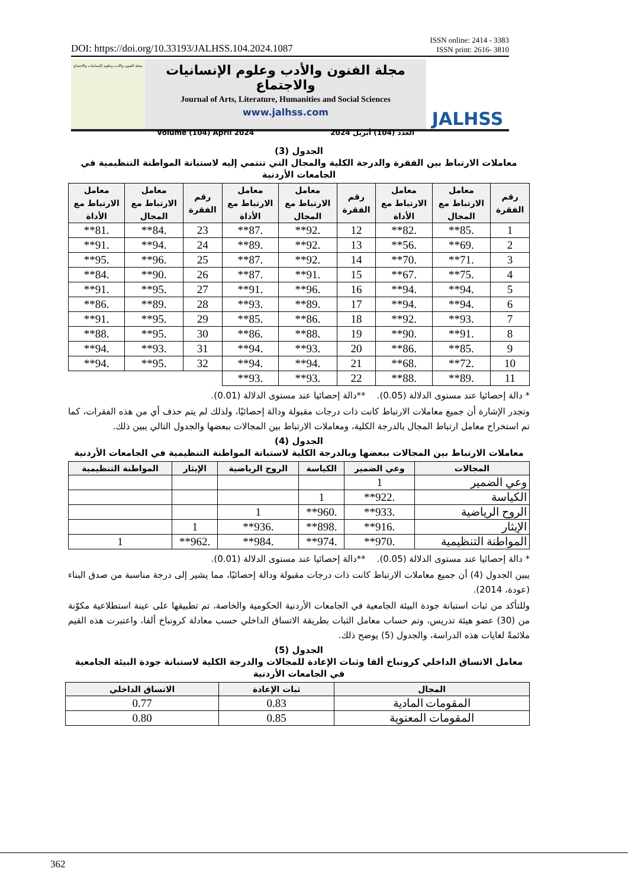DOI: https://doi.org/10.33193/JALHSS.104.2024.1087 ISSN online: 2414 - 3383
ISSN print: 2616- 3810
مجلة الفنون والأدب وعلوم الإنسانيات والاجتماع
مجلة الفنون والأدب وعلوم الإنسانيات والاجتماع
Journal of Arts, Literature, Humanities and Social Sciences
www.jalhss.com
Volume (104) April 2024 العدد (104) أبريل 2024
JALHSS
الجدول (3)
معاملات الارتباط بين الفقرة والدرجة الكلية والمجال التي تنتمي إليه لاستبانة المواطنة التنظيمية في الجامعات الأردنية
| رقم الفقرة | معامل الارتباط مع المجال | معامل الارتباط مع الأداة | رقم الفقرة | معامل الارتباط مع المجال | معامل الارتباط مع الأداة | رقم الفقرة | معامل الارتباط مع المجال | معامل الارتباط مع الأداة |
| --- | --- | --- | --- | --- | --- | --- | --- | --- |
| 1 | .85** | .82** | 12 | .92** | .87** | 23 | .84** | .81** |
| 2 | .69** | .56** | 13 | .92** | .89** | 24 | .94** | .91** |
| 3 | .71** | .70** | 14 | .92** | .87** | 25 | .96** | .95** |
| 4 | .75** | .67** | 15 | .91** | .87** | 26 | .90** | .84** |
| 5 | .94** | .94** | 16 | .96** | .91** | 27 | .95** | .91** |
| 6 | .94** | .94** | 17 | .89** | .93** | 28 | .89** | .86** |
| 7 | .93** | .92** | 18 | .86** | .85** | 29 | .95** | .91** |
| 8 | .91** | .90** | 19 | .88** | .86** | 30 | .95** | .88** |
| 9 | .85** | .86** | 20 | .93** | .94** | 31 | .93** | .94** |
| 10 | .72** | .68** | 21 | .94** | .94** | 32 | .95** | .94** |
| 11 | .89** | .88** | 22 | .93** | .93** | | | |
* دالة إحصائيا عند مستوى الدلالة (0.05). **دالة إحصائيا عند مستوى الدلالة (0.01).
وتجدر الإشارة أن جميع معاملات الارتباط كانت ذات درجات مقبولة ودالة إحصائيًا، ولذلك لم يتم حذف أي من هذه الفقرات، كما تم استخراج معامل ارتباط المجال بالدرجة الكلية، ومعاملات الارتباط بين المجالات ببعضها والجدول التالي يبين ذلك.
الجدول (4)
معاملات الارتباط بين المجالات ببعضها وبالدرجة الكلية لاستبانة المواطنة التنظيمية في الجامعات الأردنية
| المجالات | وعي الضمير | الكياسة | الروح الرياضية | الإيثار | المواطنة التنظيمية |
| --- | --- | --- | --- | --- | --- |
| وعي الضمير | 1 | | | | |
| الكياسة | .922** | 1 | | | |
| الروح الرياضية | .933** | .960** | 1 | | |
| الإيثار | .916** | .898** | .936** | 1 | |
| المواطنة التنظيمية | .970** | .974** | .984** | .962** | 1 |
* دالة إحصائيا عند مستوى الدلالة (0.05). **دالة إحصائيا عند مستوى الدلالة (0.01).
يبين الجدول (4) أن جميع معاملات الارتباط كانت ذات درجات مقبولة ودالة إحصائيًا، مما يشير إلى درجة مناسبة من صدق البناء (عودة، 2014).
وللتأكد من ثبات استبانة جودة البيئة الجامعية في الجامعات الأردنية الحكومية والخاصة، تم تطبيقها على عينة استطلاعية مكوّنة من (30) عضو هيئة تدريس، وتم حساب معامل الثبات بطريقة الاتساق الداخلي حسب معادلة كرونباخ ألفا، واعتبرت هذه القيم ملائمةً لغايات هذه الدراسة، والجدول (5) يوضح ذلك.
الجدول (5)
معامل الاتساق الداخلي كرونباخ ألفا وثبات الإعادة للمجالات والدرجة الكلية لاستبانة جودة البيئة الجامعية في الجامعات الأردنية
| المجال | ثبات الإعادة | الاتساق الداخلي |
| --- | --- | --- |
| المقومات المادية | 0.83 | 0.77 |
| المقومات المعنوية | 0.85 | 0.80 |
362